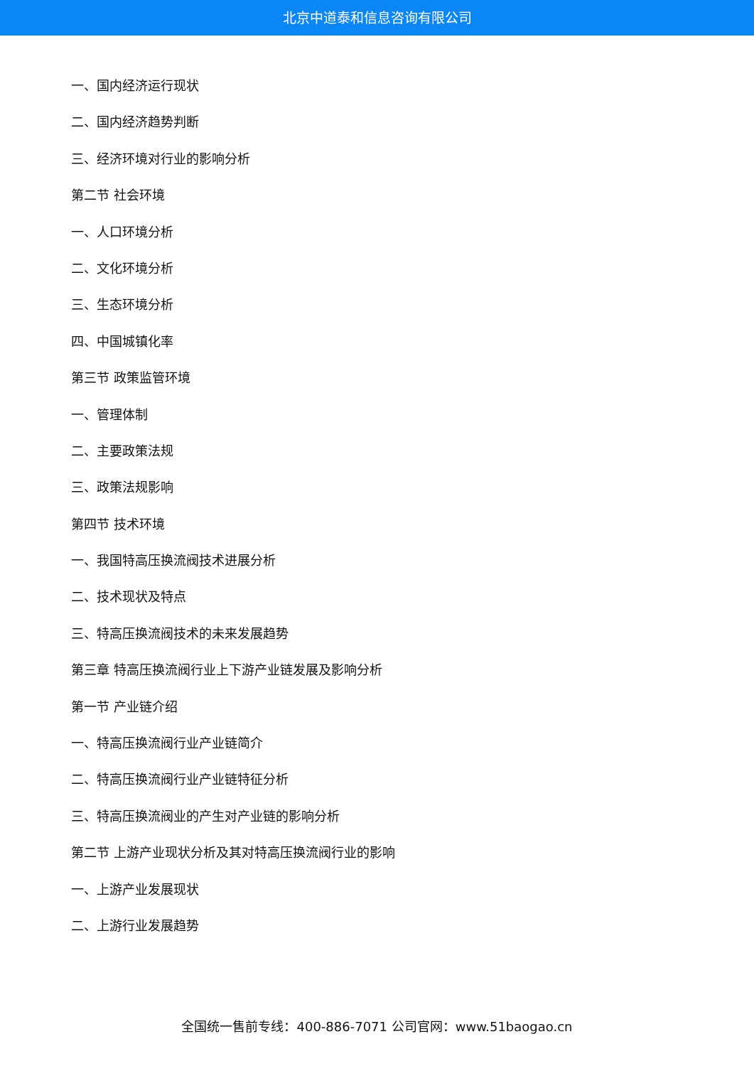北京中道泰和信息咨询有限公司
一、国内经济运行现状
二、国内经济趋势判断
三、经济环境对行业的影响分析
第二节 社会环境
一、人口环境分析
二、文化环境分析
三、生态环境分析
四、中国城镇化率
第三节 政策监管环境
一、管理体制
二、主要政策法规
三、政策法规影响
第四节 技术环境
一、我国特高压换流阀技术进展分析
二、技术现状及特点
三、特高压换流阀技术的未来发展趋势
第三章 特高压换流阀行业上下游产业链发展及影响分析
第一节 产业链介绍
一、特高压换流阀行业产业链简介
二、特高压换流阀行业产业链特征分析
三、特高压换流阀业的产生对产业链的影响分析
第二节 上游产业现状分析及其对特高压换流阀行业的影响
一、上游产业发展现状
二、上游行业发展趋势
全国统一售前专线：400-886-7071 公司官网：www.51baogao.cn